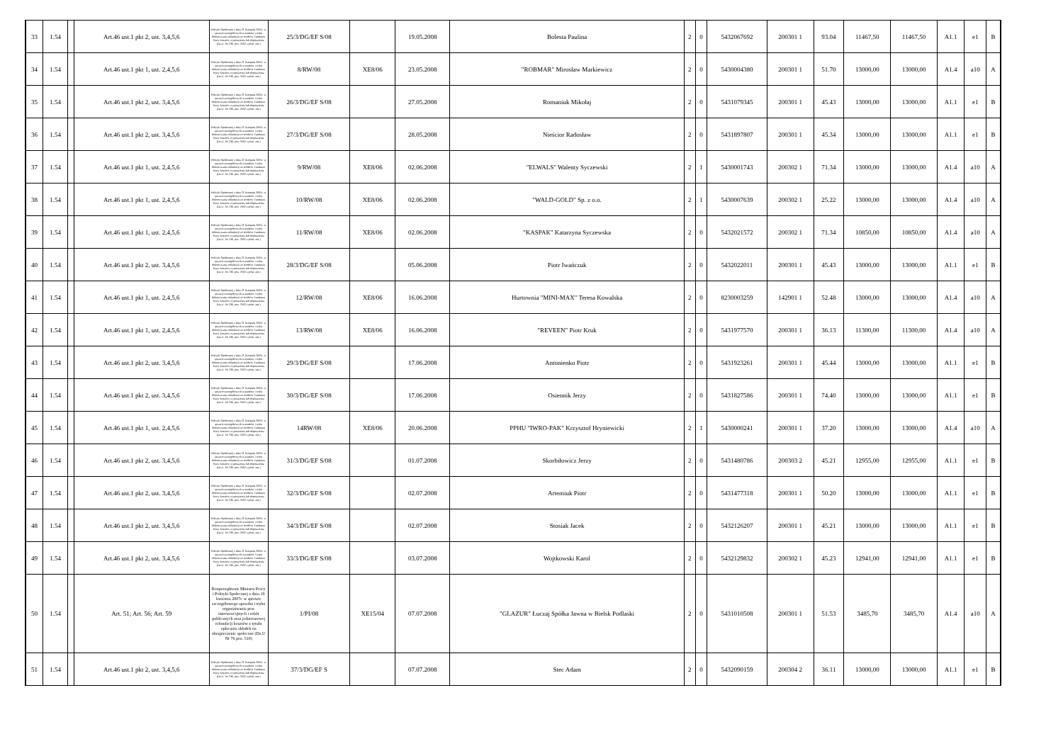| 33 | 1.54 | | Art.46 ust.1 pkt 2, ust. 3,4,5,6 | Polityki Społecznej z dnia 21 listopada 2005r. w sprawie szczegółowych warunków i trybu dokonywania refundacji ze środków Funduszu Pracy kosztów wyposażenia lub doposażenia (Dz.U. Nr 236, poz. 2002 z późn. zm.) | 25/3/DG/EF S/08 | | 19.05.2008 | Bolesta Paulina | 2 | 0 | 5432067692 | 200301 1 | 93.04 | 11467,50 | 11467,50 | A1.1 | e1 | B |
| 34 | 1.54 | | Art.46 ust.1 pkt 1, ust. 2,4,5,6 | Polityki Społecznej z dnia 21 listopada 2005r. w sprawie szczegółowych warunków i trybu dokonywania refundacji ze środków Funduszu Pracy kosztów wyposażenia lub doposażenia (Dz.U. Nr 236, poz. 2002 z późn. zm.) | 8/RW/08 | XE8/06 | 23.05.2008 | "ROBMAR" Mirosław Markiewicz | 2 | 0 | 5430004380 | 200301 1 | 51.70 | 13000,00 | 13000,00 | A1.4 | a10 | A |
| 35 | 1.54 | | Art.46 ust.1 pkt 2, ust. 3,4,5,6 | Polityki Społecznej z dnia 21 listopada 2005r. w sprawie szczegółowych warunków i trybu dokonywania refundacji ze środków Funduszu Pracy kosztów wyposażenia lub doposażenia (Dz.U. Nr 236, poz. 2002 z późn. zm.) | 26/3/DG/EF S/08 | | 27.05.2008 | Romaniuk Mikołaj | 2 | 0 | 5431079345 | 200301 1 | 45.43 | 13000,00 | 13000,00 | A1.1 | e1 | B |
| 36 | 1.54 | | Art.46 ust.1 pkt 2, ust. 3,4,5,6 | Polityki Społecznej z dnia 21 listopada 2005r. w sprawie szczegółowych warunków i trybu dokonywania refundacji ze środków Funduszu Pracy kosztów wyposażenia lub doposażenia (Dz.U. Nr 236, poz. 2002 z późn. zm.) | 27/3/DG/EF S/08 | | 28.05.2008 | Nieścior Radosław | 2 | 0 | 5431897807 | 200301 1 | 45.34 | 13000,00 | 13000,00 | A1.1 | e1 | B |
| 37 | 1.54 | | Art.46 ust.1 pkt 1, ust. 2,4,5,6 | Polityki Społecznej z dnia 21 listopada 2005r. w sprawie szczegółowych warunków i trybu dokonywania refundacji ze środków Funduszu Pracy kosztów wyposażenia lub doposażenia (Dz.U. Nr 236, poz. 2002 z późn. zm.) | 9/RW/08 | XE8/06 | 02.06.2008 | "ELWALS" Walenty Syczewski | 2 | 1 | 5430001743 | 200302 1 | 71.34 | 13000,00 | 13000,00 | A1.4 | a10 | A |
| 38 | 1.54 | | Art.46 ust.1 pkt 1, ust. 2,4,5,6 | Polityki Społecznej z dnia 21 listopada 2005r. w sprawie szczegółowych warunków i trybu dokonywania refundacji ze środków Funduszu Pracy kosztów wyposażenia lub doposażenia (Dz.U. Nr 236, poz. 2002 z późn. zm.) | 10/RW/08 | XE8/06 | 02.06.2008 | "WALD-GOLD" Sp. z o.o. | 2 | 1 | 5430007639 | 200302 1 | 25.22 | 13000,00 | 13000,00 | A1.4 | a10 | A |
| 39 | 1.54 | | Art.46 ust.1 pkt 1, ust. 2,4,5,6 | Polityki Społecznej z dnia 21 listopada 2005r. w sprawie szczegółowych warunków i trybu dokonywania refundacji ze środków Funduszu Pracy kosztów wyposażenia lub doposażenia (Dz.U. Nr 236, poz. 2002 z późn. zm.) | 11/RW/08 | XE8/06 | 02.06.2008 | "KASPAK" Katarzyna Syczewska | 2 | 0 | 5432021572 | 200302 1 | 71.34 | 10850,00 | 10850,00 | A1.4 | a10 | A |
| 40 | 1.54 | | Art.46 ust.1 pkt 2, ust. 3,4,5,6 | Polityki Społecznej z dnia 21 listopada 2005r. w sprawie szczegółowych warunków i trybu dokonywania refundacji ze środków Funduszu Pracy kosztów wyposażenia lub doposażenia (Dz.U. Nr 236, poz. 2002 z późn. zm.) | 28/3/DG/EF S/08 | | 05.06.2008 | Piotr Iwańczuk | 2 | 0 | 5432022011 | 200301 1 | 45.43 | 13000,00 | 13000,00 | A1.1 | e1 | B |
| 41 | 1.54 | | Art.46 ust.1 pkt 1, ust. 2,4,5,6 | Polityki Społecznej z dnia 21 listopada 2005r. w sprawie szczegółowych warunków i trybu dokonywania refundacji ze środków Funduszu Pracy kosztów wyposażenia lub doposażenia (Dz.U. Nr 236, poz. 2002 z późn. zm.) | 12/RW/08 | XE8/06 | 16.06.2008 | Hurtownia "MINI-MAX" Teresa Kowalska | 2 | 0 | 8230003259 | 142901 1 | 52.48 | 13000,00 | 13000,00 | A1.4 | a10 | A |
| 42 | 1.54 | | Art.46 ust.1 pkt 1, ust. 2,4,5,6 | Polityki Społecznej z dnia 21 listopada 2005r. w sprawie szczegółowych warunków i trybu dokonywania refundacji ze środków Funduszu Pracy kosztów wyposażenia lub doposażenia (Dz.U. Nr 236, poz. 2002 z późn. zm.) | 13/RW/08 | XE8/06 | 16.06.2008 | "REVEEN" Piotr Kruk | 2 | 0 | 5431977570 | 200301 1 | 36.13 | 11300,00 | 11300,00 | A1.4 | a10 | A |
| 43 | 1.54 | | Art.46 ust.1 pkt 2, ust. 3,4,5,6 | Polityki Społecznej z dnia 21 listopada 2005r. w sprawie szczegółowych warunków i trybu dokonywania refundacji ze środków Funduszu Pracy kosztów wyposażenia lub doposażenia (Dz.U. Nr 236, poz. 2002 z późn. zm.) | 29/3/DG/EF S/08 | | 17.06.2008 | Antonienko Piotr | 2 | 0 | 5431923261 | 200301 1 | 45.44 | 13000,00 | 13000,00 | A1.1 | e1 | B |
| 44 | 1.54 | | Art.46 ust.1 pkt 2, ust. 3,4,5,6 | Polityki Społecznej z dnia 21 listopada 2005r. w sprawie szczegółowych warunków i trybu dokonywania refundacji ze środków Funduszu Pracy kosztów wyposażenia lub doposażenia (Dz.U. Nr 236, poz. 2002 z późn. zm.) | 30/3/DG/EF S/08 | | 17.06.2008 | Osiennik Jerzy | 2 | 0 | 5431827586 | 200301 1 | 74.40 | 13000,00 | 13000,00 | A1.1 | e1 | B |
| 45 | 1.54 | | Art.46 ust.1 pkt 1, ust. 2,4,5,6 | Polityki Społecznej z dnia 21 listopada 2005r. w sprawie szczegółowych warunków i trybu dokonywania refundacji ze środków Funduszu Pracy kosztów wyposażenia lub doposażenia (Dz.U. Nr 236, poz. 2002 z późn. zm.) | 14RW/08 | XE8/06 | 20.06.2008 | PPHU "IWRO-PAK" Krzysztof Hryniewicki | 2 | 1 | 5430000241 | 200301 1 | 37.20 | 13000,00 | 13000,00 | A1.4 | a10 | A |
| 46 | 1.54 | | Art.46 ust.1 pkt 2, ust. 3,4,5,6 | Polityki Społecznej z dnia 21 listopada 2005r. w sprawie szczegółowych warunków i trybu dokonywania refundacji ze środków Funduszu Pracy kosztów wyposażenia lub doposażenia (Dz.U. Nr 236, poz. 2002 z późn. zm.) | 31/3/DG/EF S/08 | | 01.07.2008 | Skorbiłowicz Jerzy | 2 | 0 | 5431480786 | 200303 2 | 45.21 | 12955,00 | 12955,00 | A1.1 | e1 | B |
| 47 | 1.54 | | Art.46 ust.1 pkt 2, ust. 3,4,5,6 | Polityki Społecznej z dnia 21 listopada 2005r. w sprawie szczegółowych warunków i trybu dokonywania refundacji ze środków Funduszu Pracy kosztów wyposażenia lub doposażenia (Dz.U. Nr 236, poz. 2002 z późn. zm.) | 32/3/DG/EF S/08 | | 02.07.2008 | Artemiuk Piotr | 2 | 0 | 5431477318 | 200301 1 | 50.20 | 13000,00 | 13000,00 | A1.1 | e1 | B |
| 48 | 1.54 | | Art.46 ust.1 pkt 2, ust. 3,4,5,6 | Polityki Społecznej z dnia 21 listopada 2005r. w sprawie szczegółowych warunków i trybu dokonywania refundacji ze środków Funduszu Pracy kosztów wyposażenia lub doposażenia (Dz.U. Nr 236, poz. 2002 z późn. zm.) | 34/3/DG/EF S/08 | | 02.07.2008 | Stosiak Jacek | 2 | 0 | 5432126207 | 200301 1 | 45.21 | 13000,00 | 13000,00 | A1.1 | e1 | B |
| 49 | 1.54 | | Art.46 ust.1 pkt 2, ust. 3,4,5,6 | Polityki Społecznej z dnia 21 listopada 2005r. w sprawie szczegółowych warunków i trybu dokonywania refundacji ze środków Funduszu Pracy kosztów wyposażenia lub doposażenia (Dz.U. Nr 236, poz. 2002 z późn. zm.) | 33/3/DG/EF S/08 | | 03.07.2008 | Wojtkowski Karol | 2 | 0 | 5432129832 | 200302 1 | 45.23 | 12941,00 | 12941,00 | A1.1 | e1 | B |
| 50 | 1.54 | | Art. 51; Art. 56; Art. 59 | Rozporządzenie Ministra Pracy i Polityki Społecznej z dnia 19 kwietnia 2007r. w sprawie szczegółowego sposobu i trybu organiziwania prac interwencyjnych i robót publicznych oraz jednorazowej refundacji kosztów z tytułu opłacania składek na ubezpieczenie społeczne (Dz.U Nr 76 poz. 510) | 1/PI/08 | XE15/04 | 07.07.2008 | "GLAZUR" Łuczaj Spółka Jawna w Bielsk Podlaski | 2 | 0 | 5431010508 | 200301 1 | 51.53 | 3485,70 | 3485,70 | A1.4 | a10 | A |
| 51 | 1.54 | | Art.46 ust.1 pkt 2, ust. 3,4,5,6 | Polityki Społecznej z dnia 21 listopada 2005r. w sprawie szczegółowych warunków i trybu dokonywania refundacji ze środków Funduszu Pracy kosztów wyposażenia lub doposażenia (Dz.U. Nr 236, poz. 2002 z późn. zm.) | 37/3/DG/EF S | | 07.07.2008 | Stec Adam | 2 | 0 | 5432090159 | 200304 2 | 36.11 | 13000,00 | 13000,00 | A1.1 | e1 | B |